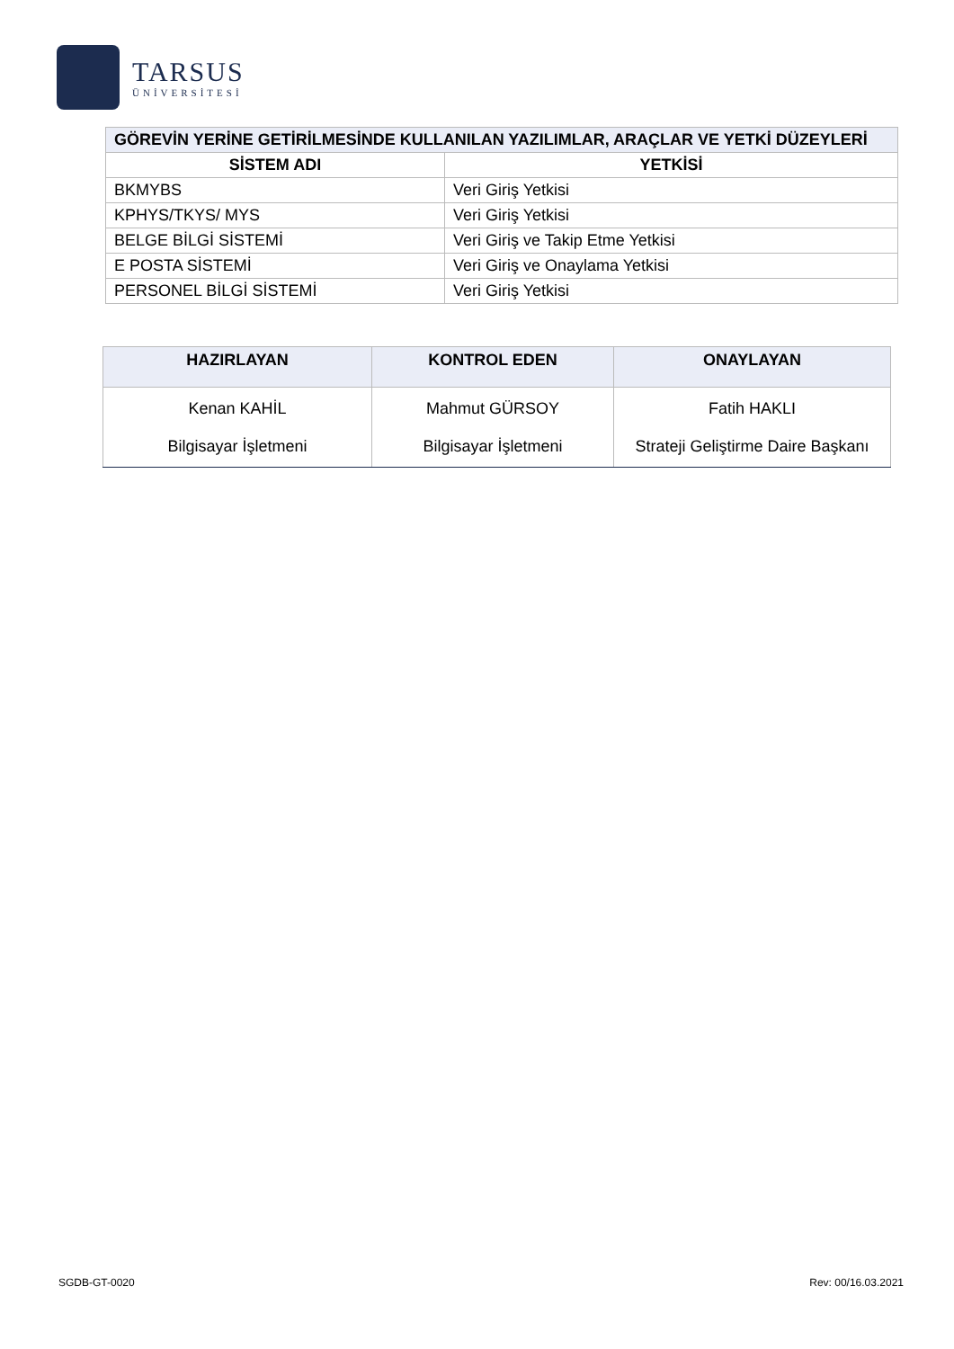TARSUS
ÜNİVERSİTESİ
| GÖREVİN YERİNE GETİRİLMESİNDE KULLANILAN YAZILIMLAR, ARAÇLAR VE YETKİ DÜZEYLERİ | |
| --- | --- |
| SİSTEM ADI | YETKİSİ |
| BKMYBS | Veri Giriş Yetkisi |
| KPHYS/TKYS/ MYS | Veri Giriş Yetkisi |
| BELGE BİLGİ SİSTEMİ | Veri Giriş ve Takip Etme Yetkisi |
| E POSTA SİSTEMİ | Veri Giriş ve Onaylama Yetkisi |
| PERSONEL BİLGİ SİSTEMİ | Veri Giriş Yetkisi |
| HAZIRLAYAN | KONTROL EDEN | ONAYLAYAN |
| --- | --- | --- |
| Kenan KAHİL Bilgisayar İşletmeni | Mahmut GÜRSOY Bilgisayar İşletmeni | Fatih HAKLI Strateji Geliştirme Daire Başkanı |
SGDB-GT-0020 Rev: 00/16.03.2021